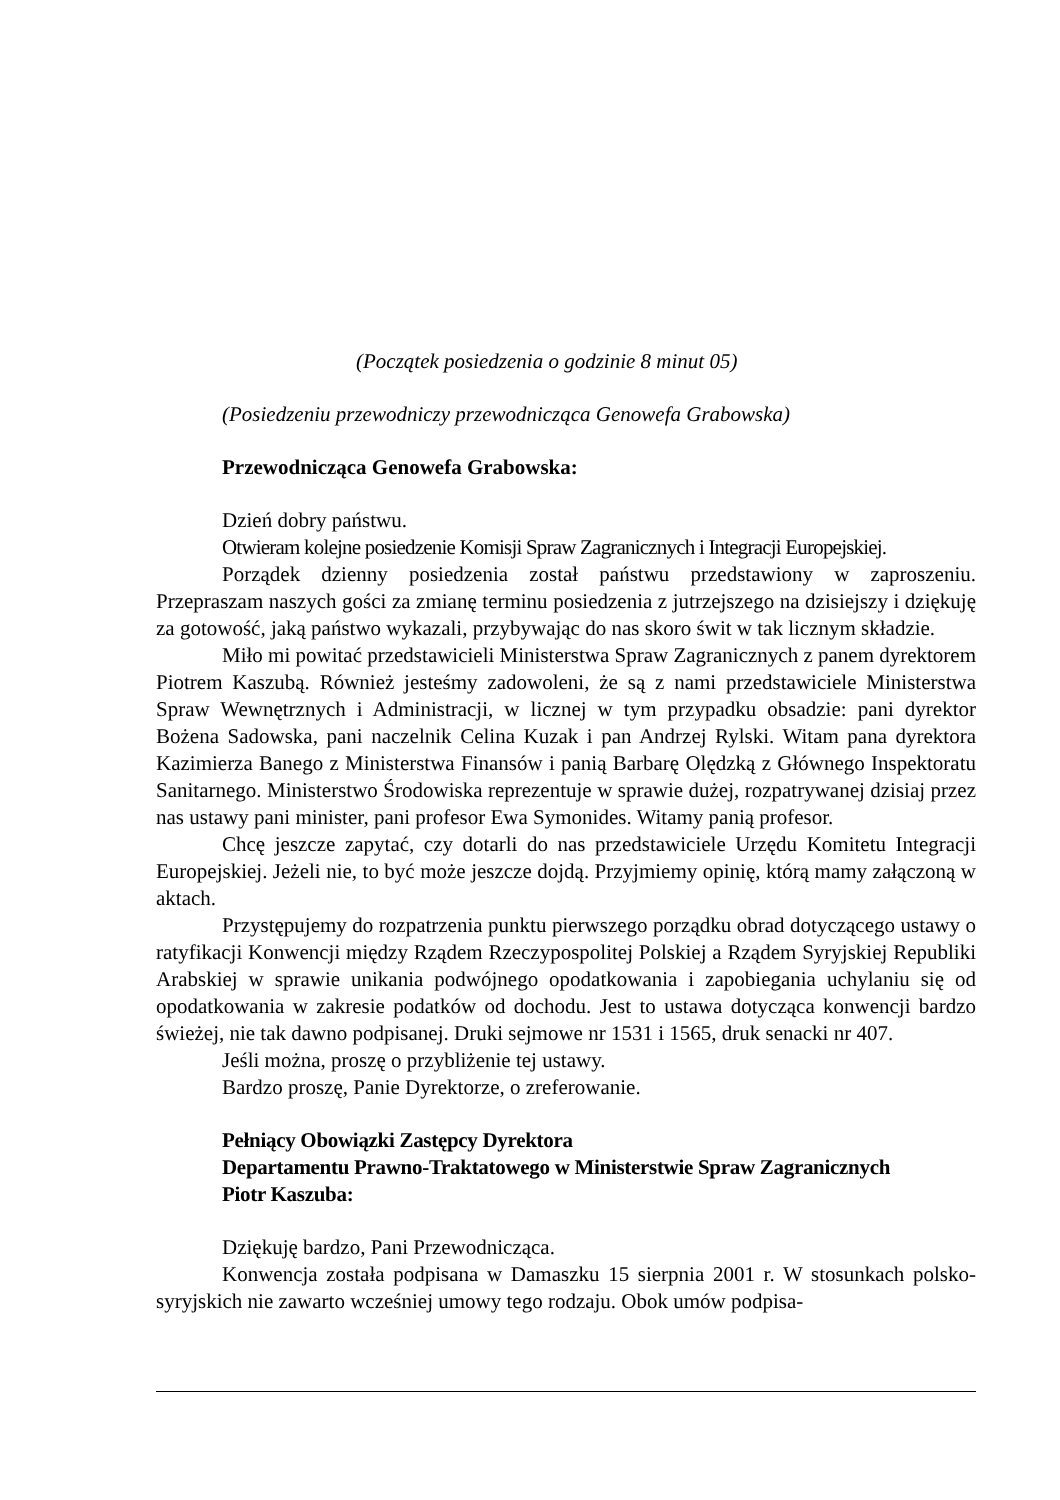(Początek posiedzenia o godzinie 8 minut 05)
(Posiedzeniu przewodniczy przewodnicząca Genowefa Grabowska)
Przewodnicząca Genowefa Grabowska:
Dzień dobry państwu.
Otwieram kolejne posiedzenie Komisji Spraw Zagranicznych i Integracji Europejskiej.
Porządek dzienny posiedzenia został państwu przedstawiony w zaproszeniu. Przepraszam naszych gości za zmianę terminu posiedzenia z jutrzejszego na dzisiejszy i dziękuję za gotowość, jaką państwo wykazali, przybywając do nas skoro świt w tak licznym składzie.
Miło mi powitać przedstawicieli Ministerstwa Spraw Zagranicznych z panem dyrektorem Piotrem Kaszubą. Również jesteśmy zadowoleni, że są z nami przedstawiciele Ministerstwa Spraw Wewnętrznych i Administracji, w licznej w tym przypadku obsadzie: pani dyrektor Bożena Sadowska, pani naczelnik Celina Kuzak i pan Andrzej Rylski. Witam pana dyrektora Kazimierza Banego z Ministerstwa Finansów i panią Barbarę Olędzką z Głównego Inspektoratu Sanitarnego. Ministerstwo Środowiska reprezentuje w sprawie dużej, rozpatrywanej dzisiaj przez nas ustawy pani minister, pani profesor Ewa Symonides. Witamy panią profesor.
Chcę jeszcze zapytać, czy dotarli do nas przedstawiciele Urzędu Komitetu Integracji Europejskiej. Jeżeli nie, to być może jeszcze dojdą. Przyjmiemy opinię, którą mamy załączoną w aktach.
Przystępujemy do rozpatrzenia punktu pierwszego porządku obrad dotyczącego ustawy o ratyfikacji Konwencji między Rządem Rzeczypospolitej Polskiej a Rządem Syryjskiej Republiki Arabskiej w sprawie unikania podwójnego opodatkowania i zapobiegania uchylaniu się od opodatkowania w zakresie podatków od dochodu. Jest to ustawa dotycząca konwencji bardzo świeżej, nie tak dawno podpisanej. Druki sejmowe nr 1531 i 1565, druk senacki nr 407.
Jeśli można, proszę o przybliżenie tej ustawy.
Bardzo proszę, Panie Dyrektorze, o zreferowanie.
Pełniący Obowiązki Zastępcy Dyrektora
Departamentu Prawno-Traktatowego w Ministerstwie Spraw Zagranicznych
Piotr Kaszuba:
Dziękuję bardzo, Pani Przewodnicząca.
Konwencja została podpisana w Damaszku 15 sierpnia 2001 r. W stosunkach polsko-syryjskich nie zawarto wcześniej umowy tego rodzaju. Obok umów podpisa-